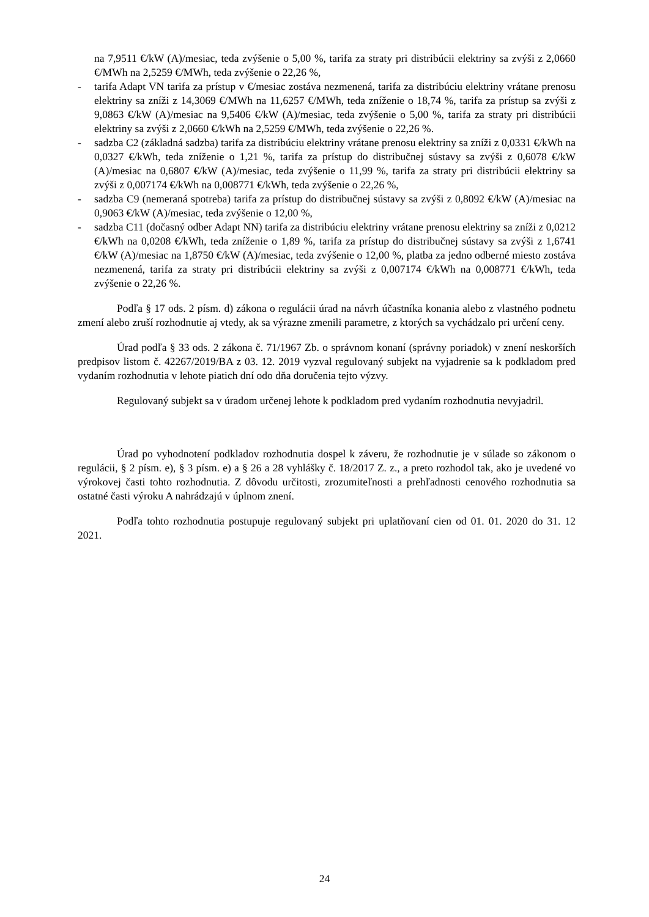na 7,9511 €/kW (A)/mesiac, teda zvýšenie o 5,00 %, tarifa za straty pri distribúcii elektriny sa zvýši z 2,0660 €/MWh na 2,5259 €/MWh, teda zvýšenie o 22,26 %,
- tarifa Adapt VN tarifa za prístup v €/mesiac zostáva nezmenená, tarifa za distribúciu elektriny vrátane prenosu elektriny sa zníži z 14,3069 €/MWh na 11,6257 €/MWh, teda zníženie o 18,74 %, tarifa za prístup sa zvýši z 9,0863 €/kW (A)/mesiac na 9,5406 €/kW (A)/mesiac, teda zvýšenie o 5,00 %, tarifa za straty pri distribúcii elektriny sa zvýši z 2,0660 €/kWh na 2,5259 €/MWh, teda zvýšenie o 22,26 %.
- sadzba C2 (základná sadzba) tarifa za distribúciu elektriny vrátane prenosu elektriny sa zníži z 0,0331 €/kWh na 0,0327 €/kWh, teda zníženie o 1,21 %, tarifa za prístup do distribučnej sústavy sa zvýši z 0,6078 €/kW (A)/mesiac na 0,6807 €/kW (A)/mesiac, teda zvýšenie o 11,99 %, tarifa za straty pri distribúcii elektriny sa zvýši z 0,007174 €/kWh na 0,008771 €/kWh, teda zvýšenie o 22,26 %,
- sadzba C9 (nemeraná spotreba) tarifa za prístup do distribučnej sústavy sa zvýši z 0,8092 €/kW (A)/mesiac na 0,9063 €/kW (A)/mesiac, teda zvýšenie o 12,00 %,
- sadzba C11 (dočasný odber Adapt NN) tarifa za distribúciu elektriny vrátane prenosu elektriny sa zníži z 0,0212 €/kWh na 0,0208 €/kWh, teda zníženie o 1,89 %, tarifa za prístup do distribučnej sústavy sa zvýši z 1,6741 €/kW (A)/mesiac na 1,8750 €/kW (A)/mesiac, teda zvýšenie o 12,00 %, platba za jedno odberné miesto zostáva nezmenená, tarifa za straty pri distribúcii elektriny sa zvýši z 0,007174 €/kWh na 0,008771 €/kWh, teda zvýšenie o 22,26 %.
Podľa § 17 ods. 2 písm. d) zákona o regulácii úrad na návrh účastníka konania alebo z vlastného podnetu zmení alebo zruší rozhodnutie aj vtedy, ak sa výrazne zmenili parametre, z ktorých sa vychádzalo pri určení ceny.
Úrad podľa § 33 ods. 2 zákona č. 71/1967 Zb. o správnom konaní (správny poriadok) v znení neskorších predpisov listom č. 42267/2019/BA z 03. 12. 2019 vyzval regulovaný subjekt na vyjadrenie sa k podkladom pred vydaním rozhodnutia v lehote piatich dní odo dňa doručenia tejto výzvy.
Regulovaný subjekt sa v úradom určenej lehote k podkladom pred vydaním rozhodnutia nevyjadril.
Úrad po vyhodnotení podkladov rozhodnutia dospel k záveru, že rozhodnutie je v súlade so zákonom o regulácii, § 2 písm. e), § 3 písm. e) a § 26 a 28 vyhlášky č. 18/2017 Z. z., a preto rozhodol tak, ako je uvedené vo výrokovej časti tohto rozhodnutia. Z dôvodu určitosti, zrozumiteľnosti a prehľadnosti cenového rozhodnutia sa ostatné časti výroku A nahrádzajú v úplnom znení.
Podľa tohto rozhodnutia postupuje regulovaný subjekt pri uplatňovaní cien od 01. 01. 2020 do 31. 12 2021.
24